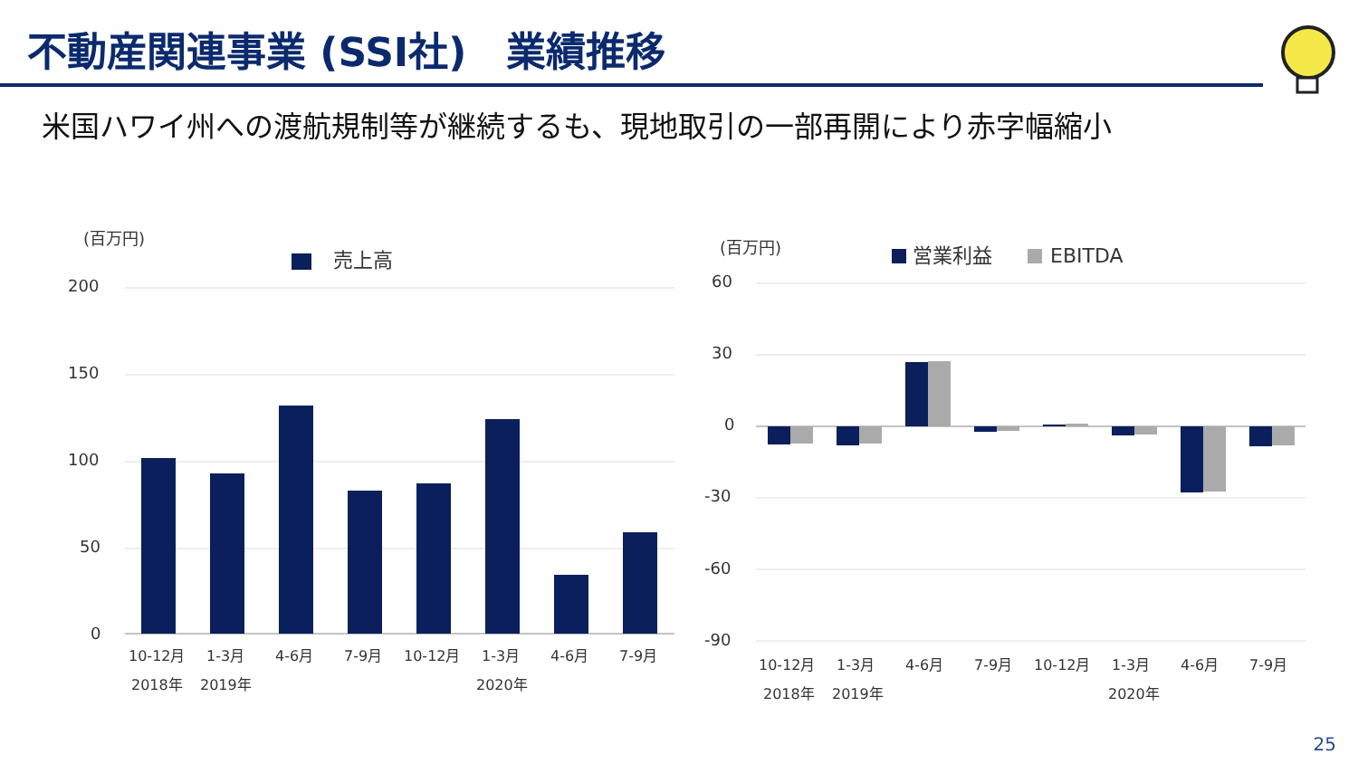不動産関連事業 (SSI社)　業績推移
米国ハワイ州への渡航規制等が継続するも、現地取引の一部再開により赤字幅縮小
(百万円)
売上高
200
150
100
50
0
10-12月
1-3月
4-6月
7-9月
10-12月
1-3月
4-6月
7-9月
2018年
2019年
2020年
(百万円)
営業利益
EBITDA
60
30
0
-30
-60
-90
10-12月
1-3月
4-6月
7-9月
10-12月
1-3月
4-6月
7-9月
2018年
2019年
2020年
25